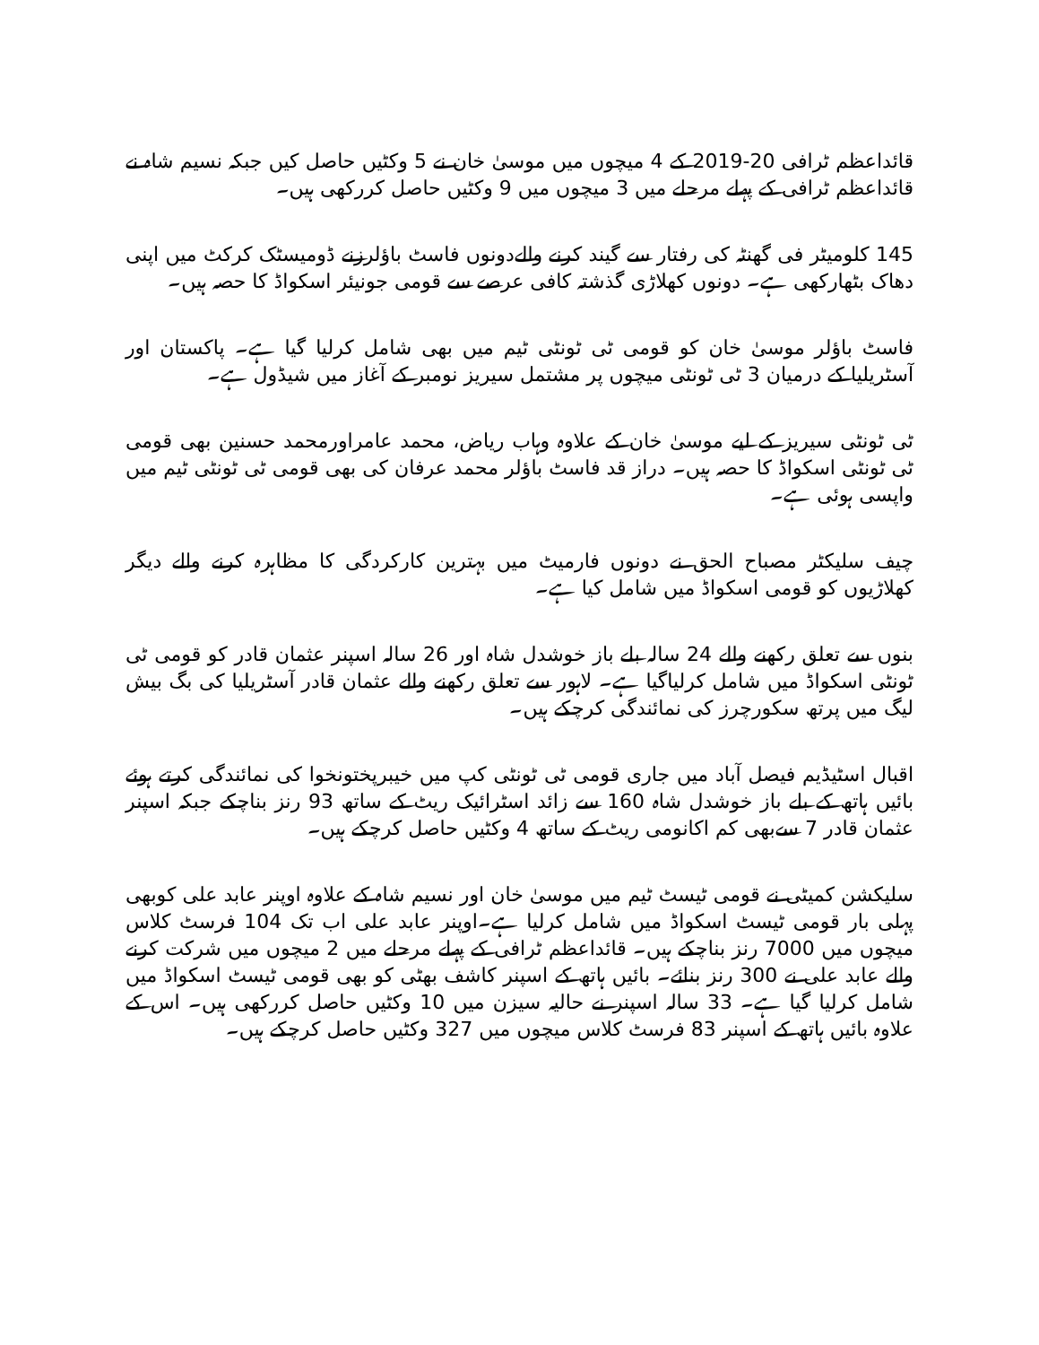قائداعظم ٹرافی 20-2019 کے 4 میچوں میں موسیٰ خان نے 5 وکٹیں حاصل کیں جبکہ نسیم شاہ نے قائداعظم ٹرافی کے پہلے مرحلے میں 3 میچوں میں 9 وکٹیں حاصل کررکھی ہیں۔
145 کلومیٹر فی گھنٹہ کی رفتار سے گیند کرنے والےدونوں فاسٹ باؤلرزنے ڈومیسٹک کرکٹ میں اپنی دھاک بٹھارکھی ہے۔ دونوں کھلاڑی گذشتہ کافی عرصے سے قومی جونیئر اسکواڈ کا حصہ ہیں۔
فاسٹ باؤلر موسیٰ خان کو قومی ٹی ٹونٹی ٹیم میں بھی شامل کرلیا گیا ہے۔ پاکستان اور آسٹریلیا کے درمیان 3 ٹی ٹونٹی میچوں پر مشتمل سیریز نومبر کے آغاز میں شیڈول ہے۔
ٹی ٹونٹی سیریز کے لیے موسیٰ خان کے علاوہ وہاب ریاض، محمد عامراورمحمد حسنین بھی قومی ٹی ٹونٹی اسکواڈ کا حصہ ہیں۔ دراز قد فاسٹ باؤلر محمد عرفان کی بھی قومی ٹی ٹونٹی ٹیم میں واپسی ہوئی ہے۔
چیف سلیکٹر مصباح الحق نے دونوں فارمیٹ میں بہترین کارکردگی کا مظاہرہ کرنے والے دیگر کھلاڑیوں کو قومی اسکواڈ میں شامل کیا ہے۔
بنوں سے تعلق رکھنے والے 24 سالہ بلے باز خوشدل شاہ اور 26 سالہ اسپنر عثمان قادر کو قومی ٹی ٹونٹی اسکواڈ میں شامل کرلیاگیا ہے۔ لاہور سے تعلق رکھنے والے عثمان قادر آسٹریلیا کی بگ بیش لیگ میں پرتھ سکورچرز کی نمائندگی کرچکے ہیں۔
اقبال اسٹیڈیم فیصل آباد میں جاری قومی ٹی ٹونٹی کپ میں خیبرپختونخوا کی نمائندگی کرتے ہوئے بائیں ہاتھ کے بلے باز خوشدل شاہ 160 سے زائد اسٹرائیک ریٹ کے ساتھ 93 رنز بناچکے جبکہ اسپنر عثمان قادر 7 سےبھی کم اکانومی ریٹ کے ساتھ 4 وکٹیں حاصل کرچکے ہیں۔
سلیکشن کمیٹی نے قومی ٹیسٹ ٹیم میں موسیٰ خان اور نسیم شاہ کے علاوہ اوپنر عابد علی کوبھی پہلی بار قومی ٹیسٹ اسکواڈ میں شامل کرلیا ہے۔اوپنر عابد علی اب تک 104 فرسٹ کلاس میچوں میں 7000 رنز بناچکے ہیں۔ قائداعظم ٹرافی کے پہلے مرحلے میں 2 میچوں میں شرکت کرنے والے عابد علی نے 300 رنز بنائے۔ بائیں ہاتھ کے اسپنر کاشف بھٹی کو بھی قومی ٹیسٹ اسکواڈ میں شامل کرلیا گیا ہے۔ 33 سالہ اسپنر نے حالیہ سیزن میں 10 وکٹیں حاصل کررکھی ہیں۔ اس کے علاوہ بائیں ہاتھ کے اسپنر 83 فرسٹ کلاس میچوں میں 327 وکٹیں حاصل کرچکے ہیں۔